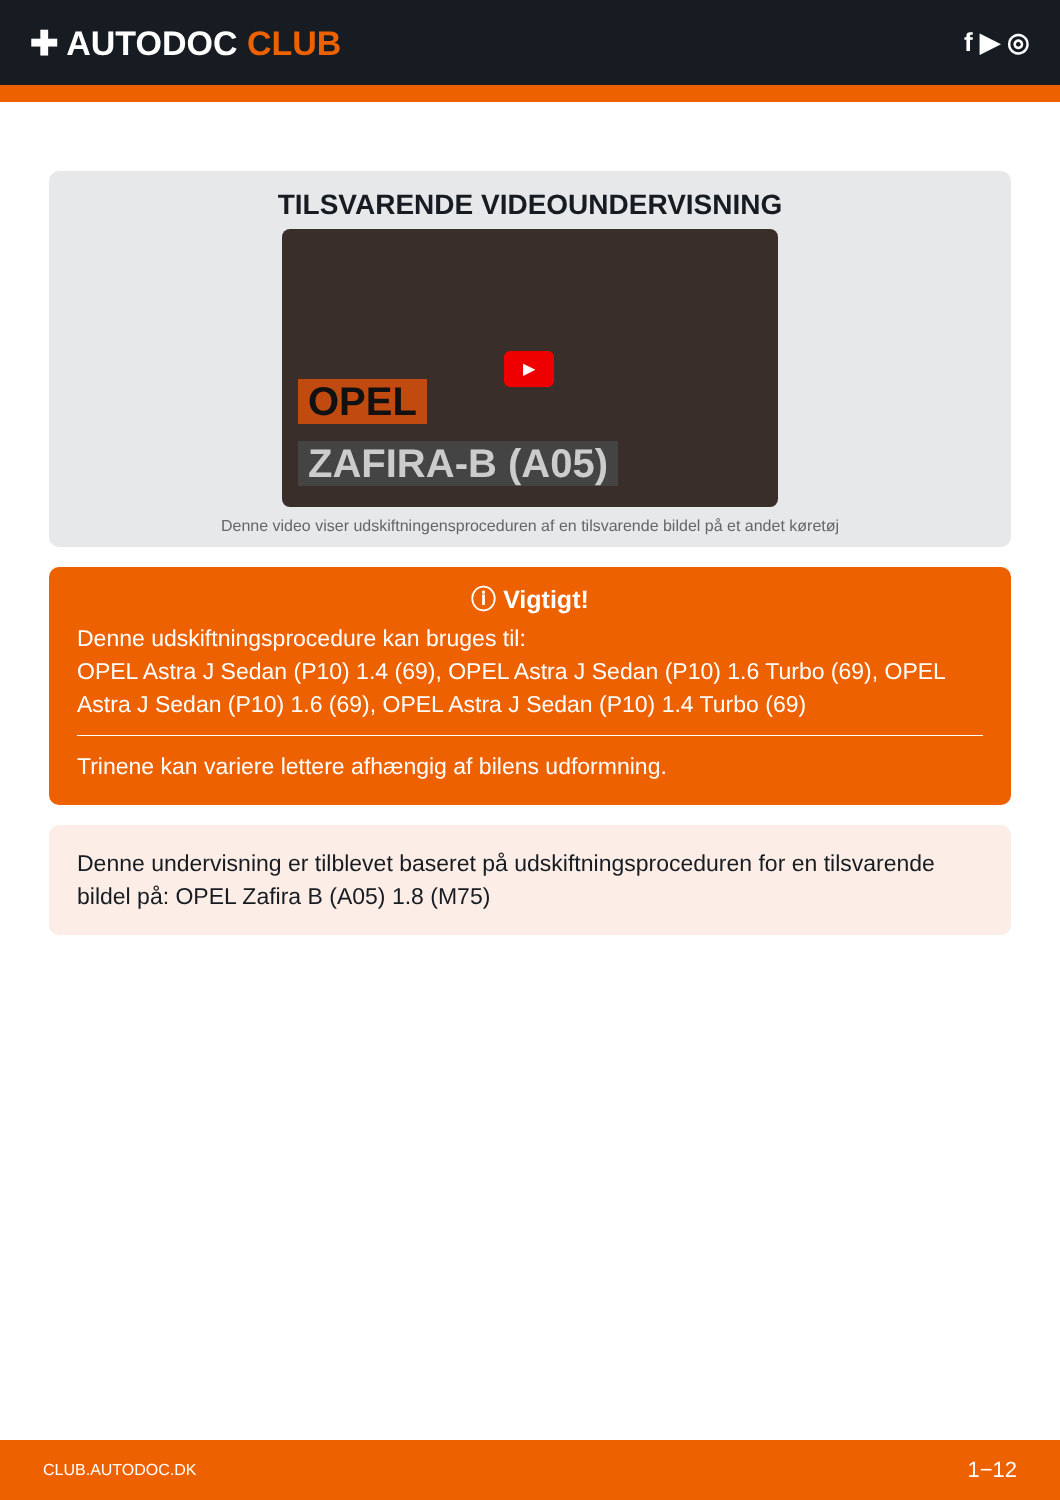✚ AUTODOC CLUB
f ▶ ◎
TILSVARENDE VIDEOUNDERVISNING
▶
OPEL
ZAFIRA-B (A05)
Denne video viser udskiftningensproceduren af en tilsvarende bildel på et andet køretøj
ⓘ Vigtigt!
Denne udskiftningsprocedure kan bruges til:
OPEL Astra J Sedan (P10) 1.4 (69), OPEL Astra J Sedan (P10) 1.6 Turbo (69), OPEL Astra J Sedan (P10) 1.6 (69), OPEL Astra J Sedan (P10) 1.4 Turbo (69)
Trinene kan variere lettere afhængig af bilens udformning.
Denne undervisning er tilblevet baseret på udskiftningsproceduren for en tilsvarende bildel på: OPEL Zafira B (A05) 1.8 (M75)
CLUB.AUTODOC.DK 1−12